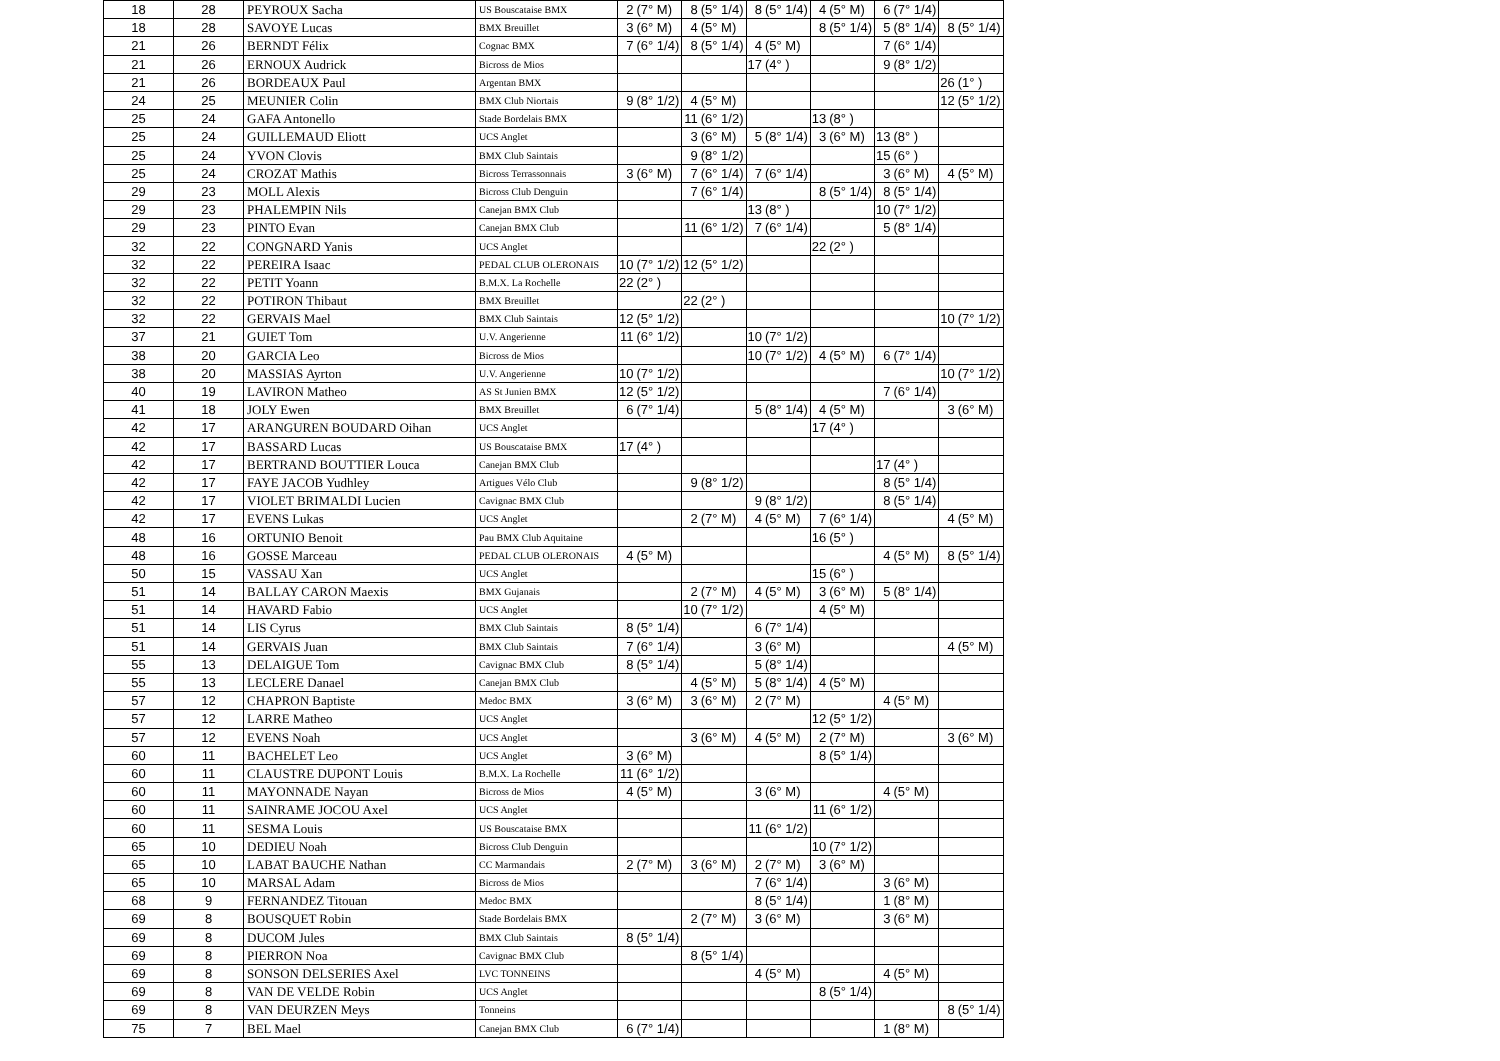| 18 | 28 | PEYROUX Sacha | US Bouscataise BMX | 2 | (7° M) | 8 | (5° 1/4) | 8 | (5° 1/4) | 4 | (5° M) | 6 | (7° 1/4) | | |
| 18 | 28 | SAVOYE Lucas | BMX Breuillet | 3 | (6° M) | 4 | (5° M) | | | 8 | (5° 1/4) | 5 | (8° 1/4) | 8 | (5° 1/4) |
| 21 | 26 | BERNDT Félix | Cognac BMX | 7 | (6° 1/4) | 8 | (5° 1/4) | 4 | (5° M) | | | 7 | (6° 1/4) | | |
| 21 | 26 | ERNOUX Audrick | Bicross de Mios | | | | | 17 | (4° ) | | | 9 | (8° 1/2) | | |
| 21 | 26 | BORDEAUX Paul | Argentan BMX | | | | | | | | | | | 26 | (1° ) |
| 24 | 25 | MEUNIER Colin | BMX Club Niortais | 9 | (8° 1/2) | 4 | (5° M) | | | | | | | 12 | (5° 1/2) |
| 25 | 24 | GAFA Antonello | Stade Bordelais BMX | | | 11 | (6° 1/2) | | | 13 | (8° ) | | | | |
| 25 | 24 | GUILLEMAUD Eliott | UCS Anglet | | | 3 | (6° M) | 5 | (8° 1/4) | 3 | (6° M) | 13 | (8° ) | | |
| 25 | 24 | YVON Clovis | BMX Club Saintais | | | 9 | (8° 1/2) | | | | | 15 | (6° ) | | |
| 25 | 24 | CROZAT Mathis | Bicross Terrassonnais | 3 | (6° M) | 7 | (6° 1/4) | 7 | (6° 1/4) | | | 3 | (6° M) | 4 | (5° M) |
| 29 | 23 | MOLL Alexis | Bicross Club Denguin | | | 7 | (6° 1/4) | | | 8 | (5° 1/4) | 8 | (5° 1/4) | | |
| 29 | 23 | PHALEMPIN Nils | Canejan BMX Club | | | | | 13 | (8° ) | | | 10 | (7° 1/2) | | |
| 29 | 23 | PINTO Evan | Canejan BMX Club | | | 11 | (6° 1/2) | 7 | (6° 1/4) | | | 5 | (8° 1/4) | | |
| 32 | 22 | CONGNARD Yanis | UCS Anglet | | | | | | | 22 | (2° ) | | | | |
| 32 | 22 | PEREIRA Isaac | PEDAL CLUB OLERONAIS | 10 | (7° 1/2) | 12 | (5° 1/2) | | | | | | | | |
| 32 | 22 | PETIT Yoann | B.M.X. La Rochelle | 22 | (2° ) | | | | | | | | | | |
| 32 | 22 | POTIRON Thibaut | BMX Breuillet | | | 22 | (2° ) | | | | | | | | |
| 32 | 22 | GERVAIS Mael | BMX Club Saintais | 12 | (5° 1/2) | | | | | | | | | 10 | (7° 1/2) |
| 37 | 21 | GUIET Tom | U.V. Angerienne | 11 | (6° 1/2) | | | 10 | (7° 1/2) | | | | | | |
| 38 | 20 | GARCIA Leo | Bicross de Mios | | | | | 10 | (7° 1/2) | 4 | (5° M) | 6 | (7° 1/4) | | |
| 38 | 20 | MASSIAS Ayrton | U.V. Angerienne | 10 | (7° 1/2) | | | | | | | | | 10 | (7° 1/2) |
| 40 | 19 | LAVIRON Matheo | AS St Junien BMX | 12 | (5° 1/2) | | | | | | | 7 | (6° 1/4) | | |
| 41 | 18 | JOLY Ewen | BMX Breuillet | 6 | (7° 1/4) | | | 5 | (8° 1/4) | 4 | (5° M) | | | 3 | (6° M) |
| 42 | 17 | ARANGUREN BOUDARD Oihan | UCS Anglet | | | | | | | 17 | (4° ) | | | | |
| 42 | 17 | BASSARD Lucas | US Bouscataise BMX | 17 | (4° ) | | | | | | | | | | |
| 42 | 17 | BERTRAND BOUTTIER Louca | Canejan BMX Club | | | | | | | | | 17 | (4° ) | | |
| 42 | 17 | FAYE JACOB Yudhley | Artigues Vélo Club | | | 9 | (8° 1/2) | | | | | 8 | (5° 1/4) | | |
| 42 | 17 | VIOLET BRIMALDI Lucien | Cavignac BMX Club | | | | | 9 | (8° 1/2) | | | 8 | (5° 1/4) | | |
| 42 | 17 | EVENS Lukas | UCS Anglet | | | 2 | (7° M) | 4 | (5° M) | 7 | (6° 1/4) | | | 4 | (5° M) |
| 48 | 16 | ORTUNIO Benoit | Pau BMX Club Aquitaine | | | | | | | 16 | (5° ) | | | | |
| 48 | 16 | GOSSE Marceau | PEDAL CLUB OLERONAIS | 4 | (5° M) | | | | | | | 4 | (5° M) | 8 | (5° 1/4) |
| 50 | 15 | VASSAU Xan | UCS Anglet | | | | | | | 15 | (6° ) | | | | |
| 51 | 14 | BALLAY CARON Maexis | BMX Gujanais | | | 2 | (7° M) | 4 | (5° M) | 3 | (6° M) | 5 | (8° 1/4) | | |
| 51 | 14 | HAVARD Fabio | UCS Anglet | | | 10 | (7° 1/2) | | | 4 | (5° M) | | | | |
| 51 | 14 | LIS Cyrus | BMX Club Saintais | 8 | (5° 1/4) | | | 6 | (7° 1/4) | | | | | | |
| 51 | 14 | GERVAIS Juan | BMX Club Saintais | 7 | (6° 1/4) | | | 3 | (6° M) | | | | | 4 | (5° M) |
| 55 | 13 | DELAIGUE Tom | Cavignac BMX Club | 8 | (5° 1/4) | | | 5 | (8° 1/4) | | | | | | |
| 55 | 13 | LECLERE Danael | Canejan BMX Club | | | 4 | (5° M) | 5 | (8° 1/4) | 4 | (5° M) | | | | |
| 57 | 12 | CHAPRON Baptiste | Medoc BMX | 3 | (6° M) | 3 | (6° M) | 2 | (7° M) | | | 4 | (5° M) | | |
| 57 | 12 | LARRE Matheo | UCS Anglet | | | | | | | 12 | (5° 1/2) | | | | |
| 57 | 12 | EVENS Noah | UCS Anglet | | | 3 | (6° M) | 4 | (5° M) | 2 | (7° M) | | | 3 | (6° M) |
| 60 | 11 | BACHELET Leo | UCS Anglet | 3 | (6° M) | | | | | 8 | (5° 1/4) | | | | |
| 60 | 11 | CLAUSTRE DUPONT Louis | B.M.X. La Rochelle | 11 | (6° 1/2) | | | | | | | | | | |
| 60 | 11 | MAYONNADE Nayan | Bicross de Mios | 4 | (5° M) | | | 3 | (6° M) | | | 4 | (5° M) | | |
| 60 | 11 | SAINRAME JOCOU Axel | UCS Anglet | | | | | | | 11 | (6° 1/2) | | | | |
| 60 | 11 | SESMA Louis | US Bouscataise BMX | | | | | 11 | (6° 1/2) | | | | | | |
| 65 | 10 | DEDIEU Noah | Bicross Club Denguin | | | | | | | 10 | (7° 1/2) | | | | |
| 65 | 10 | LABAT BAUCHE Nathan | CC Marmandais | 2 | (7° M) | 3 | (6° M) | 2 | (7° M) | 3 | (6° M) | | | | |
| 65 | 10 | MARSAL Adam | Bicross de Mios | | | | | 7 | (6° 1/4) | | | 3 | (6° M) | | |
| 68 | 9 | FERNANDEZ Titouan | Medoc BMX | | | | | 8 | (5° 1/4) | | | 1 | (8° M) | | |
| 69 | 8 | BOUSQUET Robin | Stade Bordelais BMX | | | 2 | (7° M) | 3 | (6° M) | | | 3 | (6° M) | | |
| 69 | 8 | DUCOM Jules | BMX Club Saintais | 8 | (5° 1/4) | | | | | | | | | | |
| 69 | 8 | PIERRON Noa | Cavignac BMX Club | | | 8 | (5° 1/4) | | | | | | | | |
| 69 | 8 | SONSON DELSERIES Axel | LVC TONNEINS | | | | | 4 | (5° M) | | | 4 | (5° M) | | |
| 69 | 8 | VAN DE VELDE Robin | UCS Anglet | | | | | | | 8 | (5° 1/4) | | | | |
| 69 | 8 | VAN DEURZEN Meys | Tonneins | | | | | | | | | | | 8 | (5° 1/4) |
| 75 | 7 | BEL Mael | Canejan BMX Club | 6 | (7° 1/4) | | | | | | | 1 | (8° M) | | |